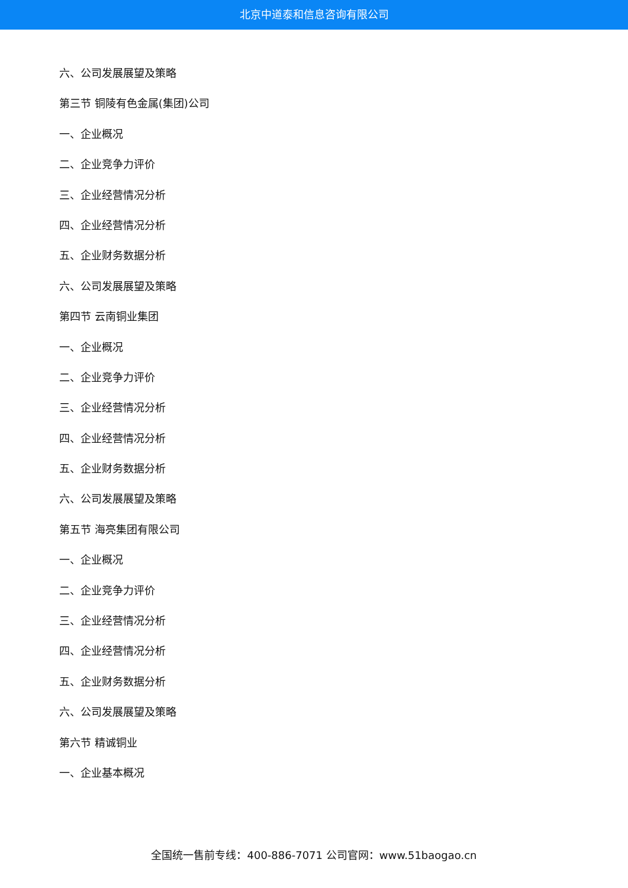北京中道泰和信息咨询有限公司
六、公司发展展望及策略
第三节 铜陵有色金属(集团)公司
一、企业概况
二、企业竞争力评价
三、企业经营情况分析
四、企业经营情况分析
五、企业财务数据分析
六、公司发展展望及策略
第四节 云南铜业集团
一、企业概况
二、企业竞争力评价
三、企业经营情况分析
四、企业经营情况分析
五、企业财务数据分析
六、公司发展展望及策略
第五节 海亮集团有限公司
一、企业概况
二、企业竞争力评价
三、企业经营情况分析
四、企业经营情况分析
五、企业财务数据分析
六、公司发展展望及策略
第六节 精诚铜业
一、企业基本概况
全国统一售前专线：400-886-7071 公司官网：www.51baogao.cn